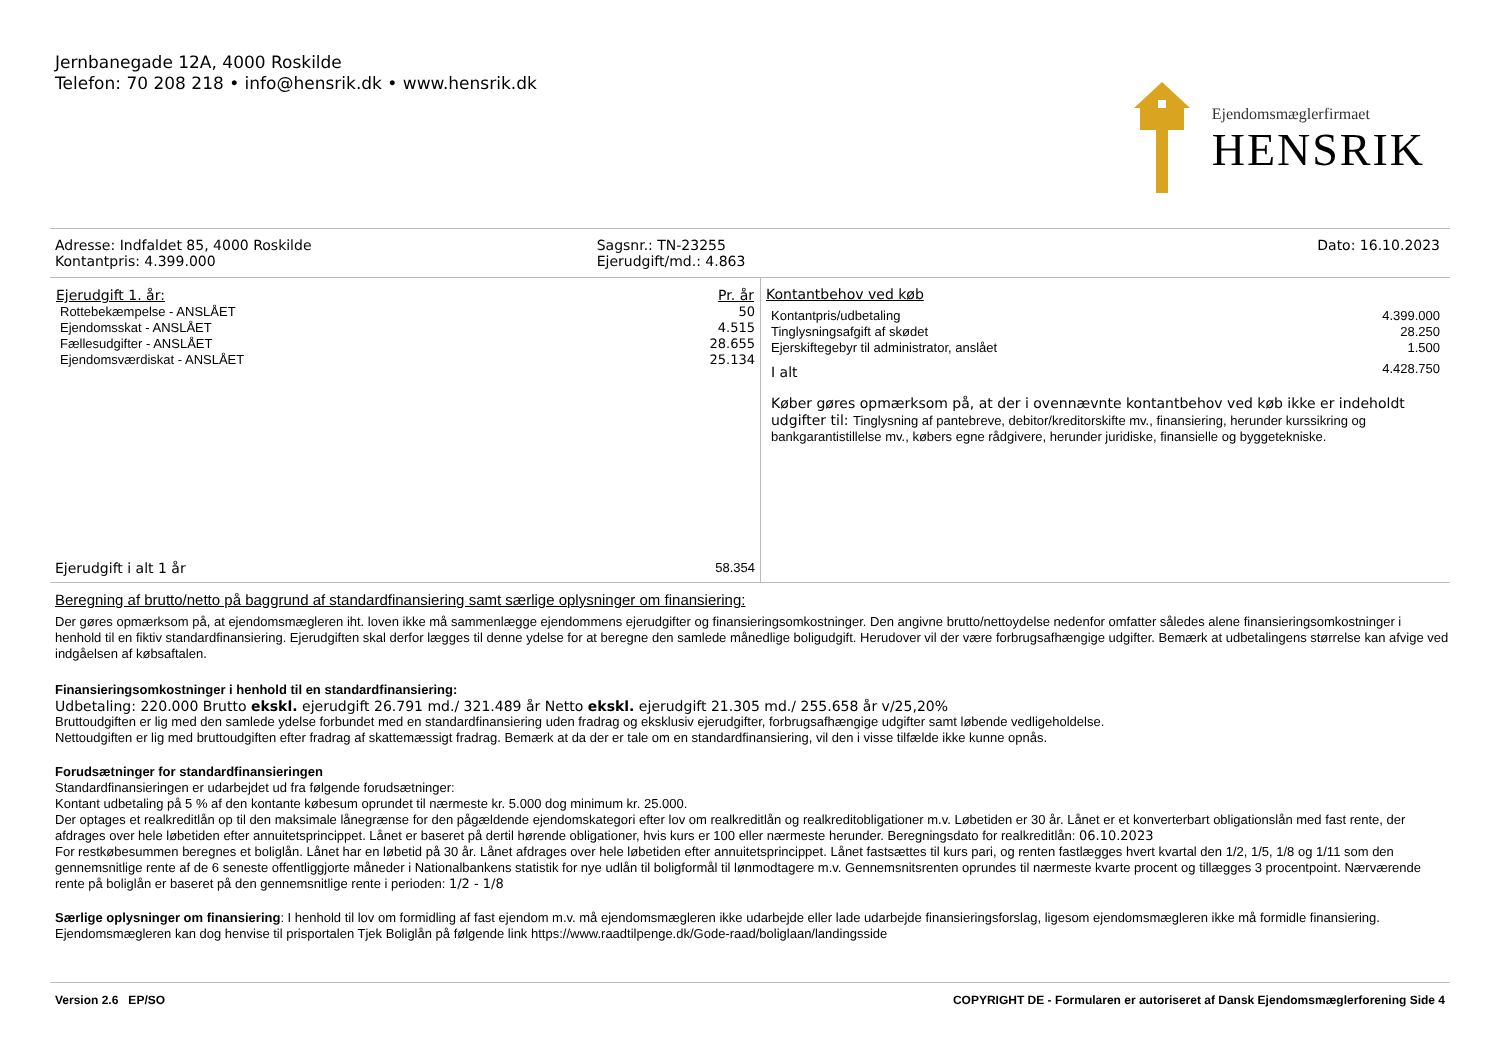Jernbanegade 12A, 4000 Roskilde
Telefon: 70 208 218 • info@hensrik.dk • www.hensrik.dk
Ejendomsmæglerfirmaet
HENSRIK
Adresse: Indfaldet 85, 4000 Roskilde
Kontantpris: 4.399.000
Sagsnr.: TN-23255
Ejerudgift/md.: 4.863
Dato: 16.10.2023
| Ejerudgift 1. år: | Pr. år |
| --- | --- |
| Rottebekæmpelse - ANSLÅET | 50 |
| Ejendomsskat - ANSLÅET | 4.515 |
| Fællesudgifter - ANSLÅET | 28.655 |
| Ejendomsværdiskat - ANSLÅET | 25.134 |
| Ejerudgift i alt 1 år | 58.354 |
Kontantbehov ved køb
| Kontantpris/udbetaling | 4.399.000 |
| Tinglysningsafgift af skødet | 28.250 |
| Ejerskiftegebyr til administrator, anslået | 1.500 |
| I alt | 4.428.750 |
Køber gøres opmærksom på, at der i ovennævnte kontantbehov ved køb ikke er indeholdt udgifter til: Tinglysning af pantebreve, debitor/kreditorskifte mv., finansiering, herunder kurssikring og bankgarantistillelse mv., købers egne rådgivere, herunder juridiske, finansielle og byggetekniske.
Beregning af brutto/netto på baggrund af standardfinansiering samt særlige oplysninger om finansiering:
Der gøres opmærksom på, at ejendomsmægleren iht. loven ikke må sammenlægge ejendommens ejerudgifter og finansieringsomkostninger. Den angivne brutto/nettoydelse nedenfor omfatter således alene finansieringsomkostninger i henhold til en fiktiv standardfinansiering. Ejerudgiften skal derfor lægges til denne ydelse for at beregne den samlede månedlige boligudgift. Herudover vil der være forbrugsafhængige udgifter. Bemærk at udbetalingens størrelse kan afvige ved indgåelsen af købsaftalen.
Finansieringsomkostninger i henhold til en standardfinansiering:
Udbetaling: 220.000 Brutto ekskl. ejerudgift 26.791 md./ 321.489 år Netto ekskl. ejerudgift 21.305 md./ 255.658 år v/25,20%
Bruttoudgiften er lig med den samlede ydelse forbundet med en standardfinansiering uden fradrag og eksklusiv ejerudgifter, forbrugsafhængige udgifter samt løbende vedligeholdelse.
Nettoudgiften er lig med bruttoudgiften efter fradrag af skattemæssigt fradrag. Bemærk at da der er tale om en standardfinansiering, vil den i visse tilfælde ikke kunne opnås.
Forudsætninger for standardfinansieringen
Standardfinansieringen er udarbejdet ud fra følgende forudsætninger:
Kontant udbetaling på 5 % af den kontante købesum oprundet til nærmeste kr. 5.000 dog minimum kr. 25.000.
Der optages et realkreditlån op til den maksimale lånegrænse for den pågældende ejendomskategori efter lov om realkreditlån og realkreditobligationer m.v. Løbetiden er 30 år. Lånet er et konverterbart obligationslån med fast rente, der afdrages over hele løbetiden efter annuitetsprincippet. Lånet er baseret på dertil hørende obligationer, hvis kurs er 100 eller nærmeste herunder. Beregningsdato for realkreditlån: 06.10.2023
For restkøbesummen beregnes et boliglån. Lånet har en løbetid på 30 år. Lånet afdrages over hele løbetiden efter annuitetsprincippet. Lånet fastsættes til kurs pari, og renten fastlægges hvert kvartal den 1/2, 1/5, 1/8 og 1/11 som den gennemsnitlige rente af de 6 seneste offentliggjorte måneder i Nationalbankens statistik for nye udlån til boligformål til lønmodtagere m.v. Gennemsnitsrenten oprundes til nærmeste kvarte procent og tillægges 3 procentpoint. Nærværende rente på boliglån er baseret på den gennemsnitlige rente i perioden: 1/2 - 1/8
Særlige oplysninger om finansiering: I henhold til lov om formidling af fast ejendom m.v. må ejendomsmægleren ikke udarbejde eller lade udarbejde finansieringsforslag, ligesom ejendomsmægleren ikke må formidle finansiering. Ejendomsmægleren kan dog henvise til prisportalen Tjek Boliglån på følgende link https://www.raadtilpenge.dk/Gode-raad/boliglaan/landingsside
Version 2.6 EP/SO COPYRIGHT DE - Formularen er autoriseret af Dansk Ejendomsmæglerforening Side 4